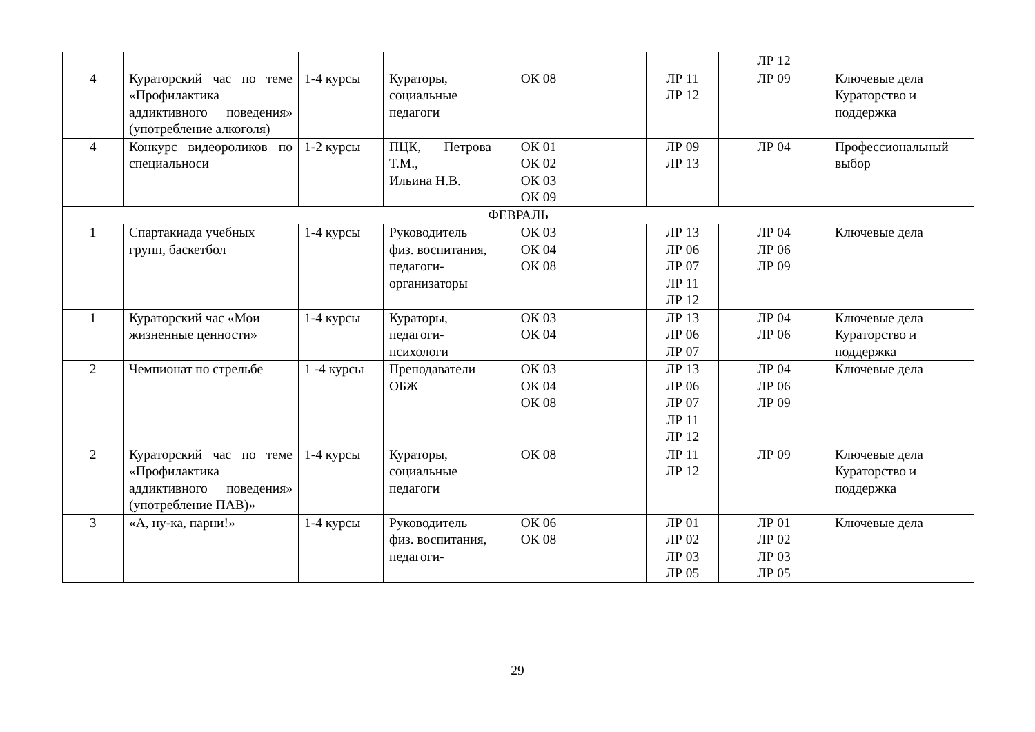| | | | | | | | ЛР 12 | |
| 4 | Кураторский час по теме «Профилактика аддиктивного поведения» (употребление алкоголя) | 1-4 курсы | Кураторы, социальные педагоги | ОК 08 | | ЛР 11 ЛР 12 | ЛР 09 | Ключевые дела Кураторство и поддержка |
| 4 | Конкурс видеороликов по специальноси | 1-2 курсы | ПЦК, Петрова Т.М., Ильина Н.В. | ОК 01 ОК 02 ОК 03 ОК 09 | | ЛР 09 ЛР 13 | ЛР 04 | Профессиональный выбор |
| ФЕВРАЛЬ | | | | | | | | |
| 1 | Спартакиада учебных групп, баскетбол | 1-4 курсы | Руководитель физ. воспитания, педагоги-организаторы | ОК 03 ОК 04 ОК 08 | | ЛР 13 ЛР 06 ЛР 07 ЛР 11 ЛР 12 | ЛР 04 ЛР 06 ЛР 09 | Ключевые дела |
| 1 | Кураторский час «Мои жизненные ценности» | 1-4 курсы | Кураторы, педагоги-психологи | ОК 03 ОК 04 | | ЛР 13 ЛР 06 ЛР 07 | ЛР 04 ЛР 06 | Ключевые дела Кураторство и поддержка |
| 2 | Чемпионат по стрельбе | 1 -4 курсы | Преподаватели ОБЖ | ОК 03 ОК 04 ОК 08 | | ЛР 13 ЛР 06 ЛР 07 ЛР 11 ЛР 12 | ЛР 04 ЛР 06 ЛР 09 | Ключевые дела |
| 2 | Кураторский час по теме «Профилактика аддиктивного поведения» (употребление ПАВ)» | 1-4 курсы | Кураторы, социальные педагоги | ОК 08 | | ЛР 11 ЛР 12 | ЛР 09 | Ключевые дела Кураторство и поддержка |
| 3 | «А, ну-ка, парни!» | 1-4 курсы | Руководитель физ. воспитания, педагоги- | ОК 06 ОК 08 | | ЛР 01 ЛР 02 ЛР 03 ЛР 05 | ЛР 01 ЛР 02 ЛР 03 ЛР 05 | Ключевые дела |
29